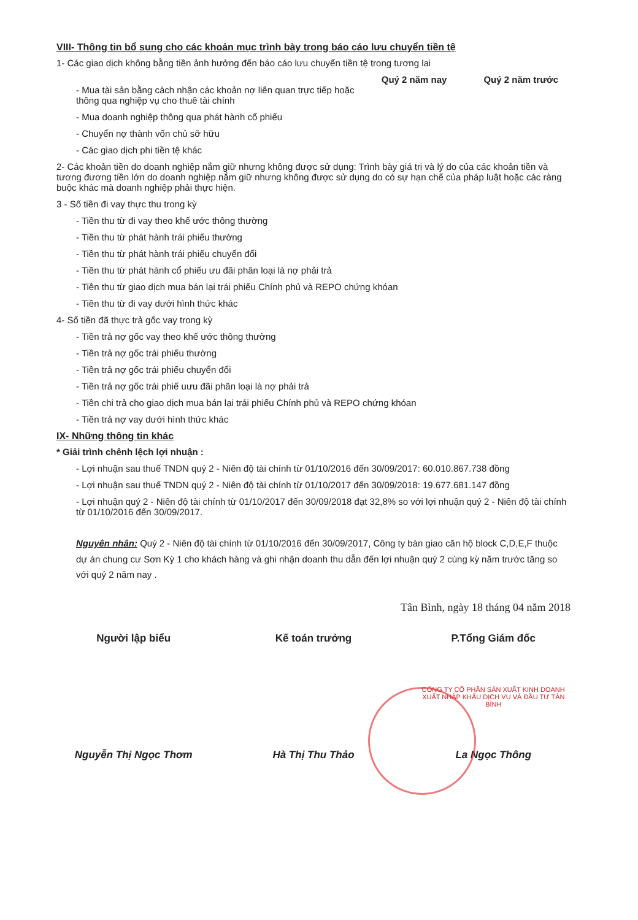VIII- Thông tin bổ sung cho các khoản mục trình bày trong báo cáo lưu chuyển tiền tệ
1- Các giao dịch không bằng tiền ảnh hưởng đến báo cáo lưu chuyển tiền tệ trong tương lai
Quý 2 năm nay Quý 2 năm trước
- Mua tài sản bằng cách nhận các khoản nợ liên quan trực tiếp hoặc
thông qua nghiệp vụ cho thuê tài chính
- Mua doanh nghiệp thông qua phát hành cổ phiếu
- Chuyển nợ thành vốn chủ sỡ hữu
- Các giao dịch phi tiền tệ khác
2- Các khoản tiền do doanh nghiệp nắm giữ nhưng không được sử dụng: Trình bày giá trị và lý do của các khoản tiền và tương đương tiền lớn do doanh nghiệp nắm giữ nhưng không được sử dụng do có sự hạn chế của pháp luật hoặc các ràng buộc khác mà doanh nghiệp phải thực hiện.
3 - Số tiền đi vay thực thu trong kỳ
- Tiền thu từ đi vay theo khế ước thông thường
- Tiền thu từ phát hành trái phiếu thường
- Tiền thu từ phát hành trái phiếu chuyển đổi
- Tiền thu từ phát hành cổ phiếu ưu đãi phân loại là nợ phải trả
- Tiền thu từ giao dịch mua bán lại trái phiếu Chính phủ và REPO chứng khóan
- Tiền thu từ đi vay dưới hình thức khác
4- Số tiền đã thực trả gốc vay trong kỳ
- Tiền trả nợ gốc vay theo khế ước thông thường
- Tiền trả nợ gốc trái phiếu thường
- Tiền trả nợ gốc trái phiếu chuyển đổi
- Tiền trả nợ gốc trái phiế uưu đãi phân loại là nợ phải trả
- Tiền chi trả cho giao dịch mua bán lại trái phiếu Chính phủ và REPO chứng khóan
- Tiền trả nợ vay dưới hình thức khác
IX- Những thông tin khác
* Giải trình chênh lệch lợi nhuận :
- Lợi nhuận sau thuế TNDN quý 2 - Niên độ tài chính từ 01/10/2016 đến 30/09/2017: 60.010.867.738 đồng
- Lợi nhuận sau thuế TNDN quý 2 - Niên độ tài chính từ 01/10/2017 đến 30/09/2018: 19.677.681.147 đồng
- Lợi nhuận quý 2 - Niên độ tài chính từ 01/10/2017 đến 30/09/2018 đạt 32,8% so với lợi nhuận quý 2 - Niên độ tài chính từ 01/10/2016 đến 30/09/2017.
Nguyên nhân: Quý 2 - Niên độ tài chính từ 01/10/2016 đến 30/09/2017, Công ty bàn giao căn hộ block C,D,E,F thuộc dự án chung cư Sơn Kỳ 1 cho khách hàng và ghi nhận doanh thu dẫn đến lợi nhuận quý 2 cùng kỳ năm trước tăng so với quý 2 năm nay .
Tân Bình, ngày 18 tháng 04 năm 2018
Người lập biểu
Nguyễn Thị Ngọc Thơm
Kế toán trưởng
Hà Thị Thu Thảo
P.Tổng Giám đốc
CÔNG TY CỔ PHẦN SẢN XUẤT KINH DOANH XUẤT NHẬP KHẨU DỊCH VỤ VÀ ĐẦU TƯ TÂN BÌNH
La Ngọc Thông